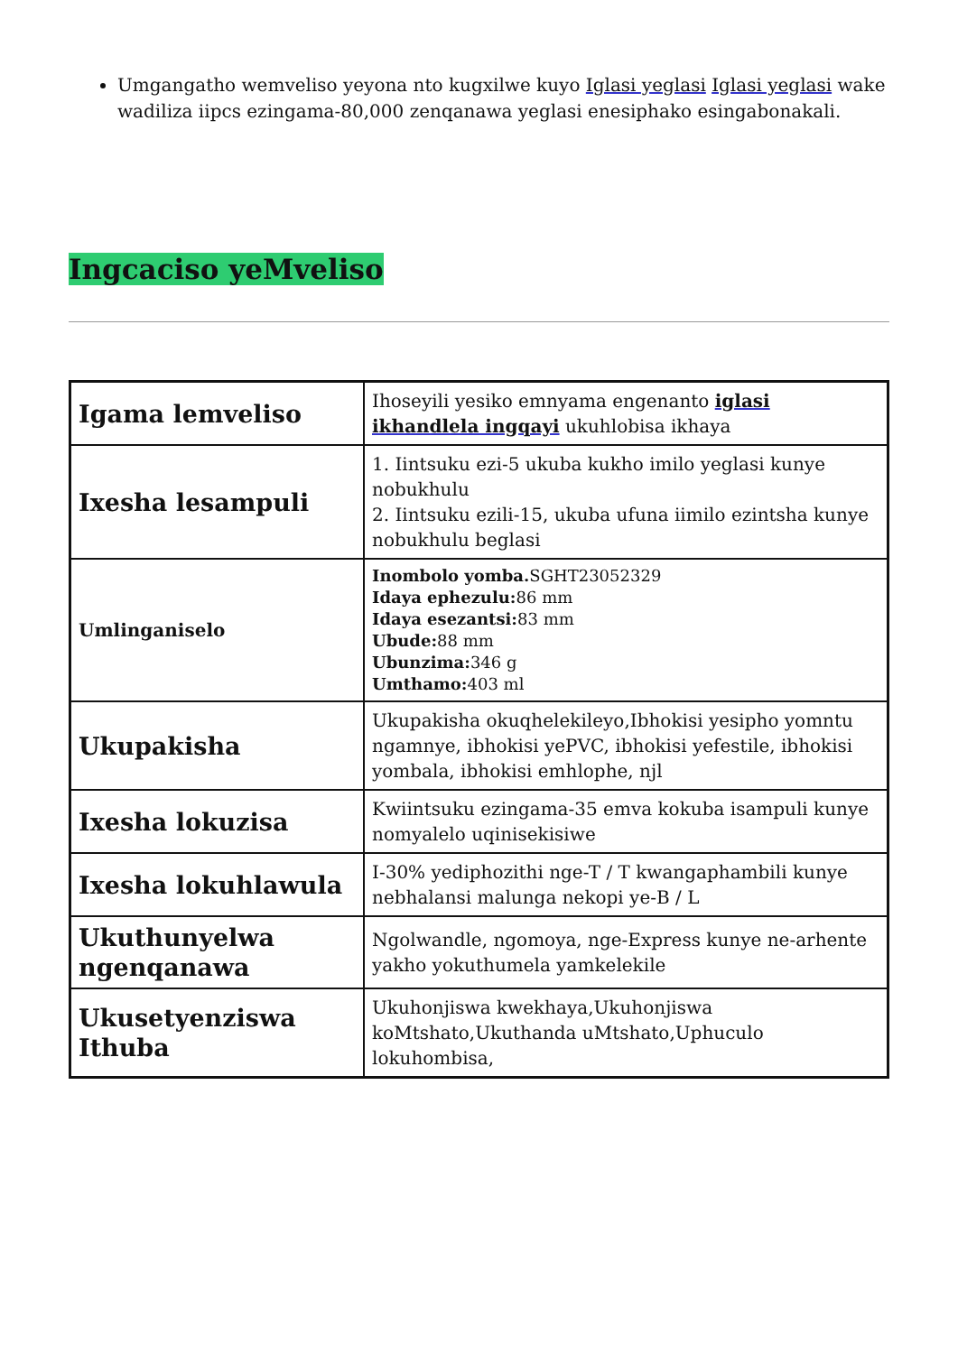Umgangatho wemveliso yeyona nto kugxilwe kuyo Iglasi yeglasi Iglasi yeglasi wake wadiliza iipcs ezingama-80,000 zenqanawa yeglasi enesiphako esingabonakali.
Ingcaciso yeMveliso
| Igama lemveliso | Ihoseyili yesiko emnyama engenanto iglasi ikhandlela ingqayi ukuhlobisa ikhaya |
| Ixesha lesampuli | 1. Iintsuku ezi-5 ukuba kukho imilo yeglasi kunye nobukhulu 2. Iintsuku ezili-15, ukuba ufuna iimilo ezintsha kunye nobukhulu beglasi |
| Umlinganiselo | Inombolo yomba. SGHT23052329 Idaya ephezulu: 86 mm Idaya esezantsi: 83 mm Ubude: 88 mm Ubunzima: 346 g Umthamo: 403 ml |
| Ukupakisha | Ukupakisha okuqhelekileyo,Ibhokisi yesipho yomntu ngamnye, ibhokisi yePVC, ibhokisi yefestile, ibhokisi yombala, ibhokisi emhlophe, njl |
| Ixesha lokuzisa | Kwiintsuku ezingama-35 emva kokuba isampuli kunye nomyalelo uqinisekisiwe |
| Ixesha lokuhlawula | I-30% yediphozithi nge-T / T kwangaphambili kunye nebhalansi malunga nekopi ye-B / L |
| Ukuthunyelwa ngenqanawa | Ngolwandle, ngomoya, nge-Express kunye ne-arhente yakho yokuthumela yamkelekile |
| Ukusetyenziswa Ithuba | Ukuhonjiswa kwekhaya,Ukuhonjiswa koMtshato,Ukuthanda uMtshato,Uphuculo lokuhombisa, |